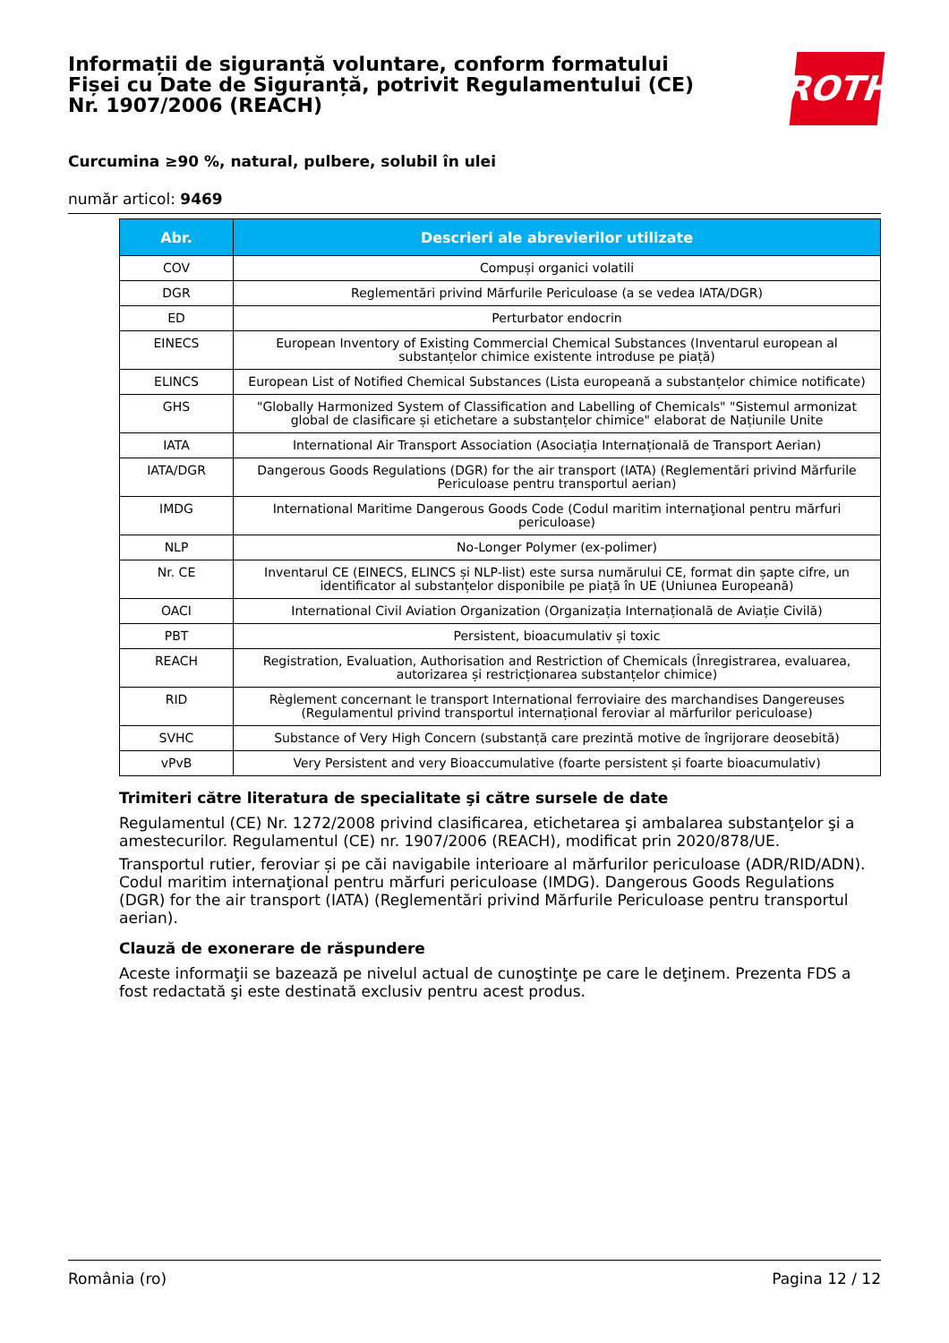Informații de siguranță voluntare, conform formatului
Fișei cu Date de Siguranță, potrivit Regulamentului (CE)
Nr. 1907/2006 (REACH)
ROTH
Curcumina ≥90 %, natural, pulbere, solubil în ulei
număr articol: 9469
| Abr. | Descrieri ale abrevierilor utilizate |
| --- | --- |
| COV | Compuși organici volatili |
| DGR | Reglementări privind Mărfurile Periculoase (a se vedea IATA/DGR) |
| ED | Perturbator endocrin |
| EINECS | European Inventory of Existing Commercial Chemical Substances (Inventarul european al substanțelor chimice existente introduse pe piață) |
| ELINCS | European List of Notified Chemical Substances (Lista europeană a substanțelor chimice notificate) |
| GHS | "Globally Harmonized System of Classification and Labelling of Chemicals" "Sistemul armonizat global de clasificare și etichetare a substanțelor chimice" elaborat de Națiunile Unite |
| IATA | International Air Transport Association (Asociația Internațională de Transport Aerian) |
| IATA/DGR | Dangerous Goods Regulations (DGR) for the air transport (IATA) (Reglementări privind Mărfurile Periculoase pentru transportul aerian) |
| IMDG | International Maritime Dangerous Goods Code (Codul maritim internaţional pentru mărfuri periculoase) |
| NLP | No-Longer Polymer (ex-polimer) |
| Nr. CE | Inventarul CE (EINECS, ELINCS și NLP-list) este sursa numărului CE, format din șapte cifre, un identificator al substanțelor disponibile pe piață în UE (Uniunea Europeană) |
| OACI | International Civil Aviation Organization (Organizația Internațională de Aviație Civilă) |
| PBT | Persistent, bioacumulativ și toxic |
| REACH | Registration, Evaluation, Authorisation and Restriction of Chemicals (Înregistrarea, evaluarea, autorizarea și restricționarea substanțelor chimice) |
| RID | Règlement concernant le transport International ferroviaire des marchandises Dangereuses (Regulamentul privind transportul internațional feroviar al mărfurilor periculoase) |
| SVHC | Substance of Very High Concern (substanță care prezintă motive de îngrijorare deosebită) |
| vPvB | Very Persistent and very Bioaccumulative (foarte persistent și foarte bioacumulativ) |
Trimiteri către literatura de specialitate şi către sursele de date
Regulamentul (CE) Nr. 1272/2008 privind clasificarea, etichetarea şi ambalarea substanţelor şi a amestecurilor. Regulamentul (CE) nr. 1907/2006 (REACH), modificat prin 2020/878/UE.
Transportul rutier, feroviar și pe căi navigabile interioare al mărfurilor periculoase (ADR/RID/ADN). Codul maritim internaţional pentru mărfuri periculoase (IMDG). Dangerous Goods Regulations (DGR) for the air transport (IATA) (Reglementări privind Mărfurile Periculoase pentru transportul aerian).
Clauză de exonerare de răspundere
Aceste informaţii se bazează pe nivelul actual de cunoştinţe pe care le deţinem. Prezenta FDS a fost redactată şi este destinată exclusiv pentru acest produs.
România (ro) Pagina 12 / 12